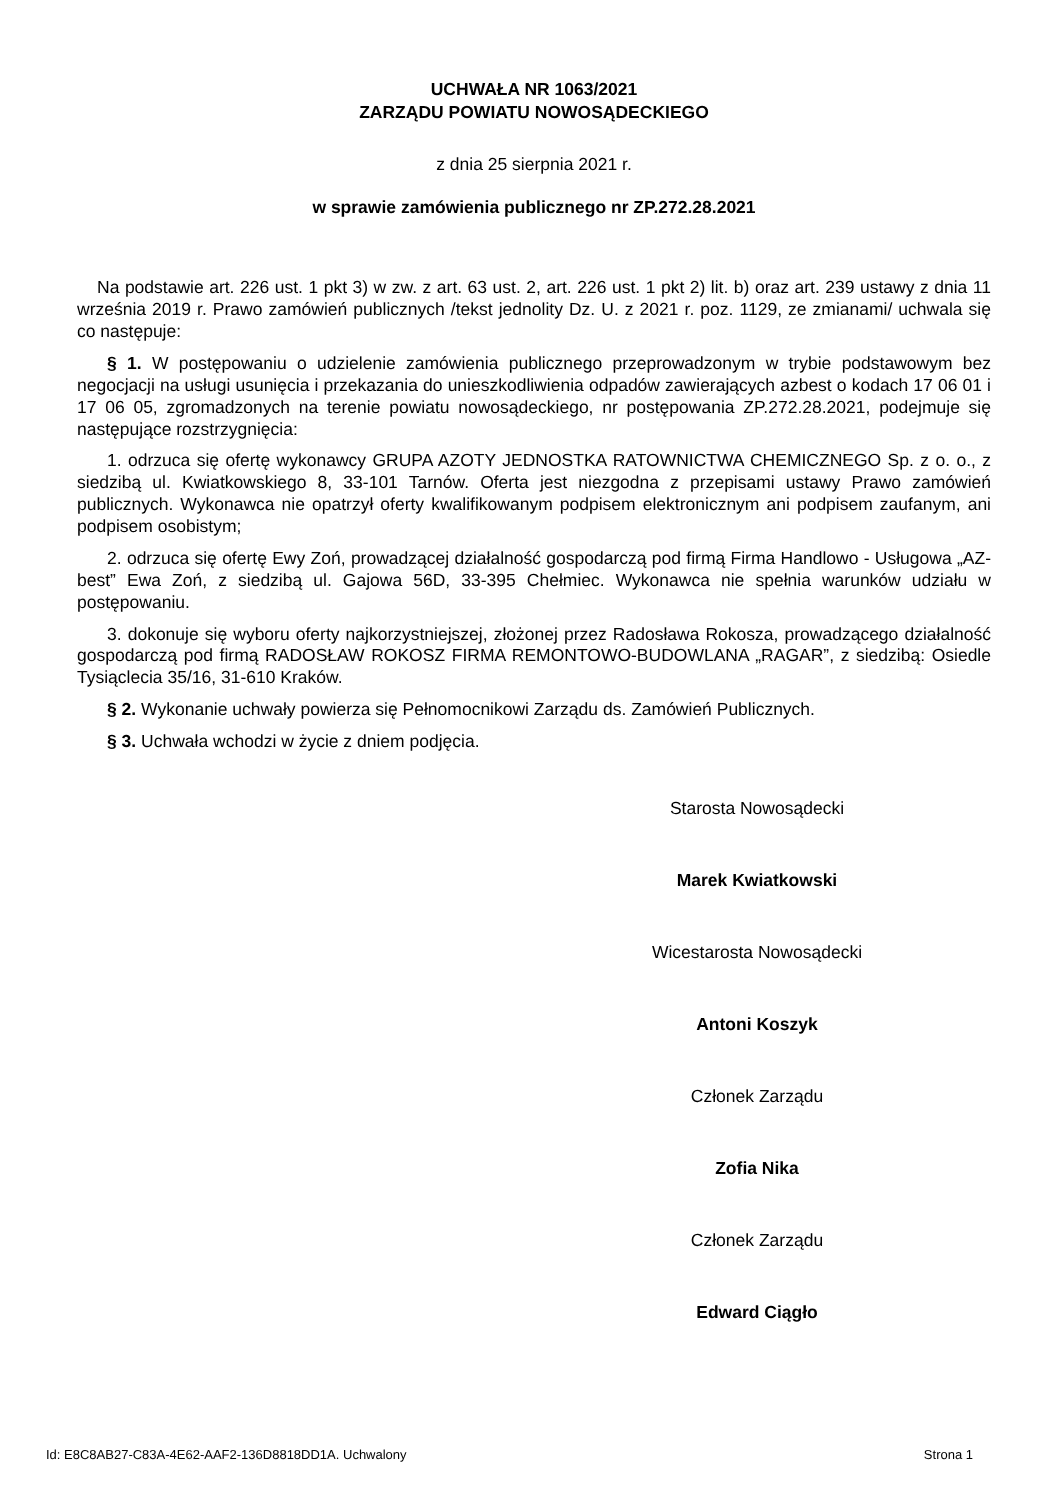UCHWAŁA NR 1063/2021
ZARZĄDU POWIATU NOWOSĄDECKIEGO
z dnia 25 sierpnia 2021 r.
w sprawie zamówienia publicznego nr ZP.272.28.2021
Na podstawie art. 226 ust. 1 pkt 3) w zw. z art. 63 ust. 2, art. 226 ust. 1 pkt 2) lit. b) oraz art. 239 ustawy z dnia 11 września 2019 r. Prawo zamówień publicznych /tekst jednolity Dz. U. z 2021 r. poz. 1129, ze zmianami/ uchwala się co następuje:
§ 1. W postępowaniu o udzielenie zamówienia publicznego przeprowadzonym w trybie podstawowym bez negocjacji na usługi usunięcia i przekazania do unieszkodliwienia odpadów zawierających azbest o kodach 17 06 01 i 17 06 05, zgromadzonych na terenie powiatu nowosądeckiego, nr postępowania ZP.272.28.2021, podejmuje się następujące rozstrzygnięcia:
1. odrzuca się ofertę wykonawcy GRUPA AZOTY JEDNOSTKA RATOWNICTWA CHEMICZNEGO Sp. z o. o., z siedzibą ul. Kwiatkowskiego 8, 33-101 Tarnów. Oferta jest niezgodna z przepisami ustawy Prawo zamówień publicznych. Wykonawca nie opatrzył oferty kwalifikowanym podpisem elektronicznym ani podpisem zaufanym, ani podpisem osobistym;
2. odrzuca się ofertę Ewy Zoń, prowadzącej działalność gospodarczą pod firmą Firma Handlowo - Usługowa „AZ-best” Ewa Zoń, z siedzibą ul. Gajowa 56D, 33-395 Chełmiec. Wykonawca nie spełnia warunków udziału w postępowaniu.
3. dokonuje się wyboru oferty najkorzystniejszej, złożonej przez Radosława Rokosza, prowadzącego działalność gospodarczą pod firmą RADOSŁAW ROKOSZ FIRMA REMONTOWO-BUDOWLANA „RAGAR”, z siedzibą: Osiedle Tysiąclecia 35/16, 31-610 Kraków.
§ 2. Wykonanie uchwały powierza się Pełnomocnikowi Zarządu ds. Zamówień Publicznych.
§ 3. Uchwała wchodzi w życie z dniem podjęcia.
Starosta Nowosądecki
Marek Kwiatkowski
Wicestarosta Nowosądecki
Antoni Koszyk
Członek Zarządu
Zofia Nika
Członek Zarządu
Edward Ciągło
Id: E8C8AB27-C83A-4E62-AAF2-136D8818DD1A. Uchwalony Strona 1